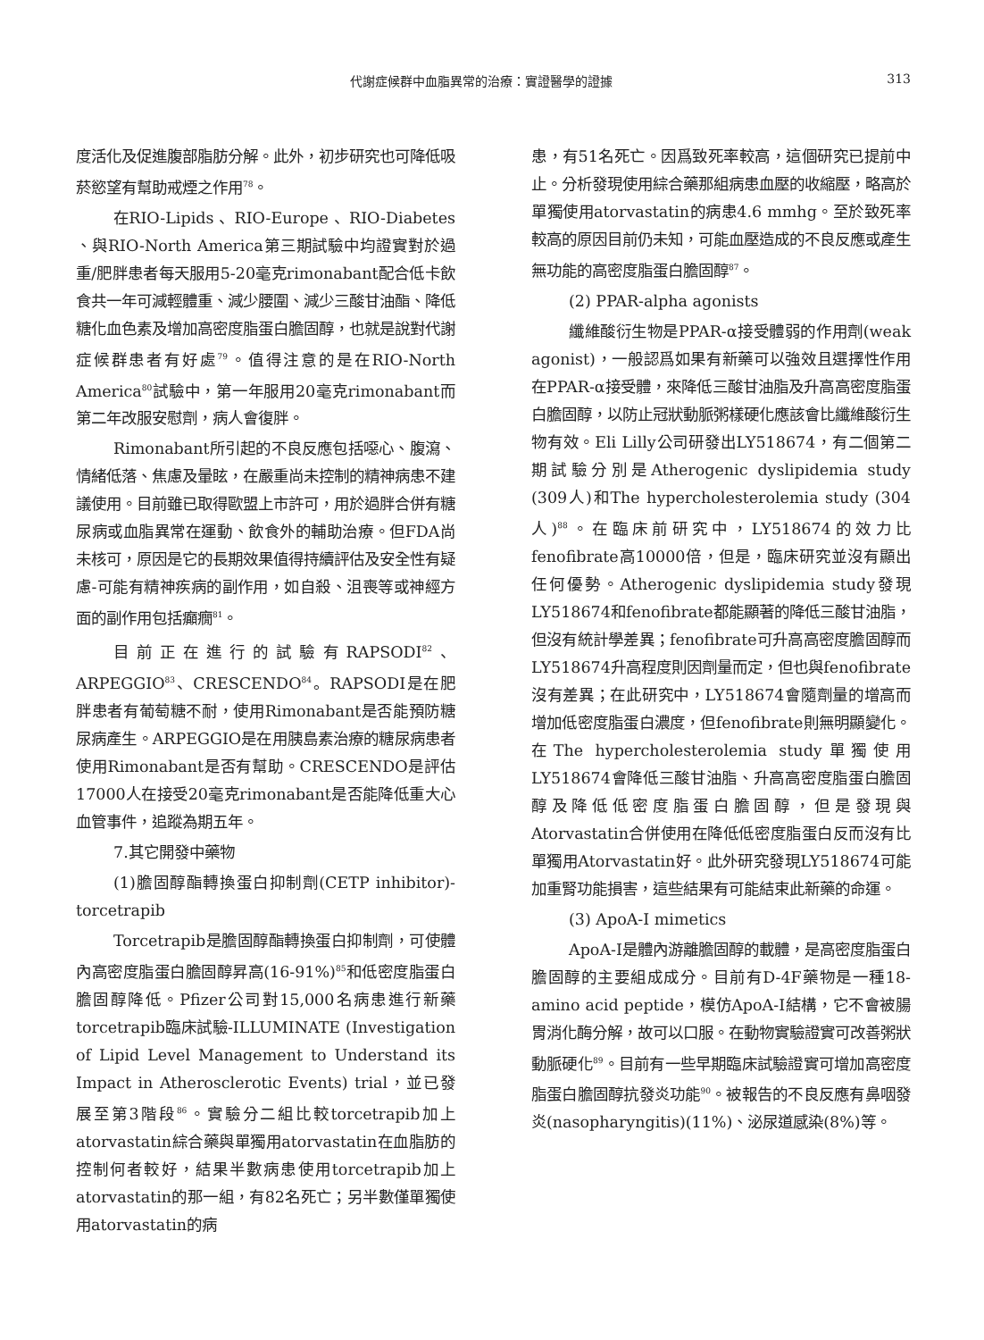代謝症候群中血脂異常的治療：實證醫學的證據 313
度活化及促進腹部脂肪分解。此外，初步研究也可降低吸菸慾望有幫助戒煙之作用<sup>78</sup>。
在RIO-Lipids 、RIO-Europe 、RIO-Diabetes 、與RIO-North America第三期試驗中均證實對於過重/肥胖患者每天服用5-20毫克rimonabant配合低卡飲食共一年可減輕體重、減少腰圍、減少三酸甘油酯、降低糖化血色素及增加高密度脂蛋白膽固醇，也就是說對代謝症候群患者有好處<sup>79</sup>。值得注意的是在RIO-North America<sup>80</sup>試驗中，第一年服用20毫克rimonabant而第二年改服安慰劑，病人會復胖。
Rimonabant所引起的不良反應包括噁心、腹瀉、情緒低落、焦慮及暈眩，在嚴重尚未控制的精神病患不建議使用。目前雖已取得歐盟上市許可，用於過胖合併有糖尿病或血脂異常在運動、飲食外的輔助治療。但FDA尚未核可，原因是它的長期效果值得持續評估及安全性有疑慮-可能有精神疾病的副作用，如自殺、沮喪等或神經方面的副作用包括癲癇<sup>81</sup>。
目前正在進行的試驗有RAPSODI<sup>82</sup>、ARPEGGIO<sup>83</sup>、CRESCENDO<sup>84</sup>。RAPSODI是在肥胖患者有葡萄糖不耐，使用Rimonabant是否能預防糖尿病產生。ARPEGGIO是在用胰島素治療的糖尿病患者使用Rimonabant是否有幫助。CRESCENDO是評估17000人在接受20毫克rimonabant是否能降低重大心血管事件，追蹤為期五年。
7.其它開發中藥物
(1)膽固醇酯轉換蛋白抑制劑(CETP inhibitor)-torcetrapib
Torcetrapib是膽固醇酯轉換蛋白抑制劑，可使體內高密度脂蛋白膽固醇昇高(16-91%)<sup>85</sup>和低密度脂蛋白膽固醇降低。Pfizer公司對15,000名病患進行新藥torcetrapib臨床試驗-ILLUMINATE (Investigation of Lipid Level Management to Understand its Impact in Atherosclerotic Events) trial，並已發展至第3階段<sup>86</sup>。實驗分二組比較torcetrapib加上atorvastatin綜合藥與單獨用atorvastatin在血脂肪的控制何者較好，結果半數病患使用torcetrapib加上atorvastatin的那一組，有82名死亡；另半數僅單獨使用atorvastatin的病
患，有51名死亡。因爲致死率較高，這個研究已提前中止。分析發現使用綜合藥那組病患血壓的收縮壓，略高於單獨使用atorvastatin的病患4.6 mmhg。至於致死率較高的原因目前仍未知，可能血壓造成的不良反應或產生無功能的高密度脂蛋白膽固醇<sup>87</sup>。
(2) PPAR-alpha agonists
纖維酸衍生物是PPAR-α接受體弱的作用劑(weak agonist)，一般認爲如果有新藥可以強效且選擇性作用在PPAR-α接受體，來降低三酸甘油脂及升高高密度脂蛋白膽固醇，以防止冠狀動脈粥樣硬化應該會比纖維酸衍生物有效。Eli Lilly公司研發出LY518674，有二個第二期試驗分別是Atherogenic dyslipidemia study (309人)和The hypercholesterolemia study (304人)<sup>88</sup>。在臨床前研究中，LY518674的效力比fenofibrate高10000倍，但是，臨床研究並沒有顯出任何優勢。Atherogenic dyslipidemia study發現LY518674和fenofibrate都能顯著的降低三酸甘油脂，但沒有統計學差異；fenofibrate可升高高密度膽固醇而LY518674升高程度則因劑量而定，但也與fenofibrate沒有差異；在此研究中，LY518674會隨劑量的增高而增加低密度脂蛋白濃度，但fenofibrate則無明顯變化。在The hypercholesterolemia study單獨使用LY518674會降低三酸甘油脂、升高高密度脂蛋白膽固醇及降低低密度脂蛋白膽固醇，但是發現與Atorvastatin合併使用在降低低密度脂蛋白反而沒有比單獨用Atorvastatin好。此外研究發現LY518674可能加重腎功能損害，這些結果有可能結束此新藥的命運。
(3) ApoA-I mimetics
ApoA-I是體內游離膽固醇的載體，是高密度脂蛋白膽固醇的主要組成成分。目前有D-4F藥物是一種18-amino acid peptide，模仿ApoA-I結構，它不會被腸胃消化酶分解，故可以口服。在動物實驗證實可改善粥狀動脈硬化<sup>89</sup>。目前有一些早期臨床試驗證實可增加高密度脂蛋白膽固醇抗發炎功能<sup>90</sup>。被報告的不良反應有鼻咽發炎(nasopharyngitis)(11%)、泌尿道感染(8%)等。